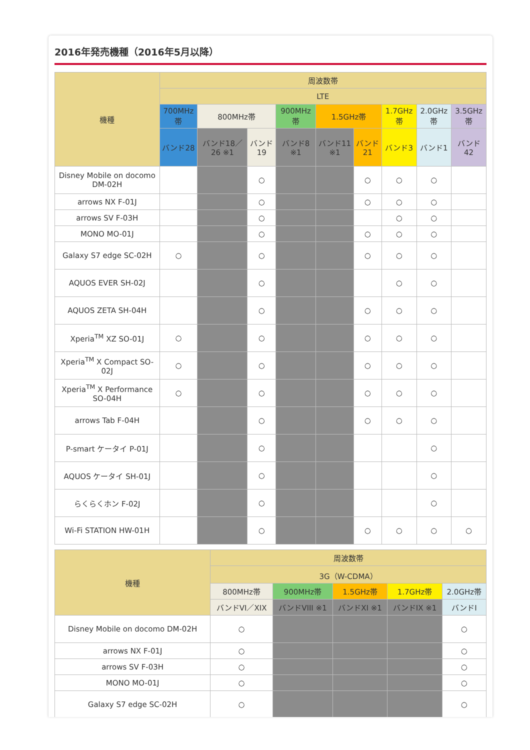2016年発売機種（2016年5月以降）
| 機種 | 周波数帯 | | | | | | | | |
| --- | --- | --- | --- | --- | --- | --- | --- | --- | --- |
| | LTE | | | | | | | | |
| | 700MHz帯 | 800MHz帯 | | 900MHz帯 | 1.5GHz帯 | | 1.7GHz帯 | 2.0GHz帯 | 3.5GHz帯 |
| | バンド28 | バンド18／26 ※1 | バンド19 | バンド8 ※1 | バンド11 ※1 | バンド21 | バンド3 | バンド1 | バンド42 |
| Disney Mobile on docomo DM-02H | | | ○ | | | ○ | ○ | ○ | |
| arrows NX F-01J | | | ○ | | | ○ | ○ | ○ | |
| arrows SV F-03H | | | ○ | | | | ○ | ○ | |
| MONO MO-01J | | | ○ | | | ○ | ○ | ○ | |
| Galaxy S7 edge SC-02H | ○ | | ○ | | | ○ | ○ | ○ | |
| AQUOS EVER SH-02J | | | ○ | | | | ○ | ○ | |
| AQUOS ZETA SH-04H | | | ○ | | | ○ | ○ | ○ | |
| Xperia<sup>TM</sup> XZ SO-01J | ○ | | ○ | | | ○ | ○ | ○ | |
| Xperia<sup>TM</sup> X Compact SO-02J | ○ | | ○ | | | ○ | ○ | ○ | |
| Xperia<sup>TM</sup> X Performance SO-04H | ○ | | ○ | | | ○ | ○ | ○ | |
| arrows Tab F-04H | | | ○ | | | ○ | ○ | ○ | |
| P-smart ケータイ P-01J | | | ○ | | | | | ○ | |
| AQUOS ケータイ SH-01J | | | ○ | | | | | ○ | |
| らくらくホン F-02J | | | ○ | | | | | ○ | |
| Wi-Fi STATION HW-01H | | | ○ | | | ○ | ○ | ○ | ○ |
| 機種 | 周波数帯 | | | | |
| --- | --- | --- | --- | --- | --- |
| | 3G（W-CDMA） | | | | |
| | 800MHz帯 | 900MHz帯 | 1.5GHz帯 | 1.7GHz帯 | 2.0GHz帯 |
| | バンドVI／XIX | バンドVIII ※1 | バンドXI ※1 | バンドIX ※1 | バンドI |
| Disney Mobile on docomo DM-02H | ○ | | | | ○ |
| arrows NX F-01J | ○ | | | | ○ |
| arrows SV F-03H | ○ | | | | ○ |
| MONO MO-01J | ○ | | | | ○ |
| Galaxy S7 edge SC-02H | ○ | | | | ○ |